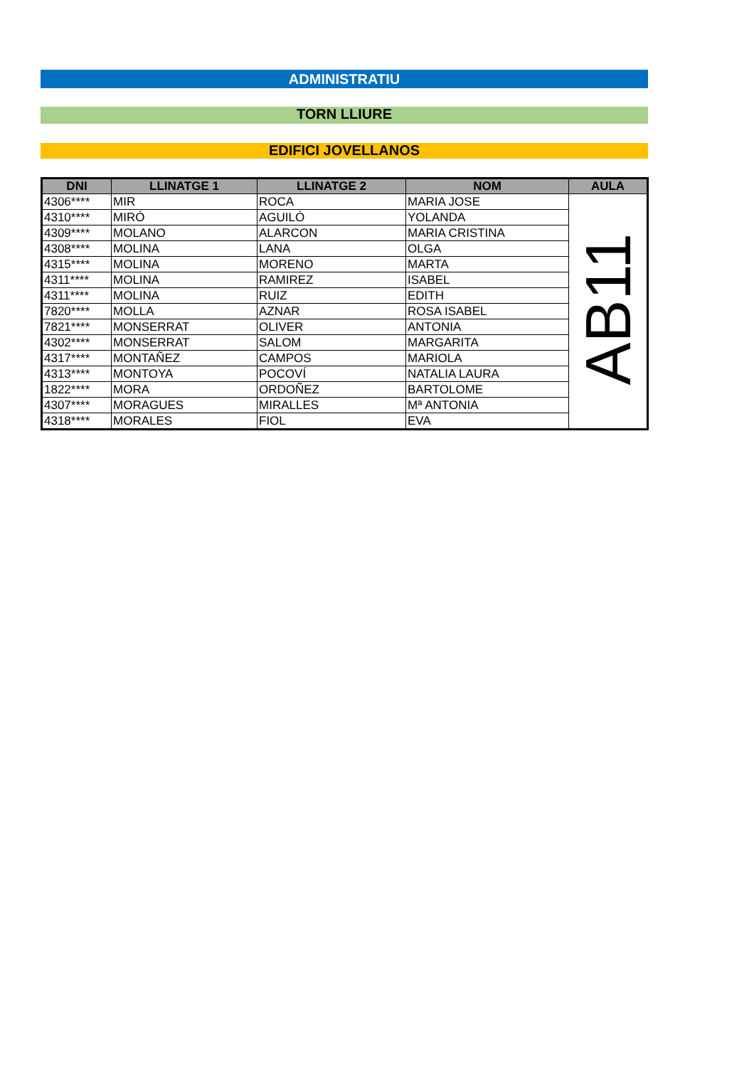ADMINISTRATIU
TORN LLIURE
EDIFICI JOVELLANOS
| DNI | LLINATGE 1 | LLINATGE 2 | NOM | AULA |
| --- | --- | --- | --- | --- |
| 4306**** | MIR | ROCA | MARIA JOSE | AB11 |
| 4310**** | MIRÓ | AGUILÓ | YOLANDA | |
| 4309**** | MOLANO | ALARCON | MARIA CRISTINA | |
| 4308**** | MOLINA | LANA | OLGA | |
| 4315**** | MOLINA | MORENO | MARTA | |
| 4311**** | MOLINA | RAMIREZ | ISABEL | |
| 4311**** | MOLINA | RUIZ | EDITH | |
| 7820**** | MOLLA | AZNAR | ROSA ISABEL | |
| 7821**** | MONSERRAT | OLIVER | ANTONIA | |
| 4302**** | MONSERRAT | SALOM | MARGARITA | |
| 4317**** | MONTAÑEZ | CAMPOS | MARIOLA | |
| 4313**** | MONTOYA | POCOVÍ | NATALIA LAURA | |
| 1822**** | MORA | ORDOÑEZ | BARTOLOME | |
| 4307**** | MORAGUES | MIRALLES | Mª ANTONIA | |
| 4318**** | MORALES | FIOL | EVA | |